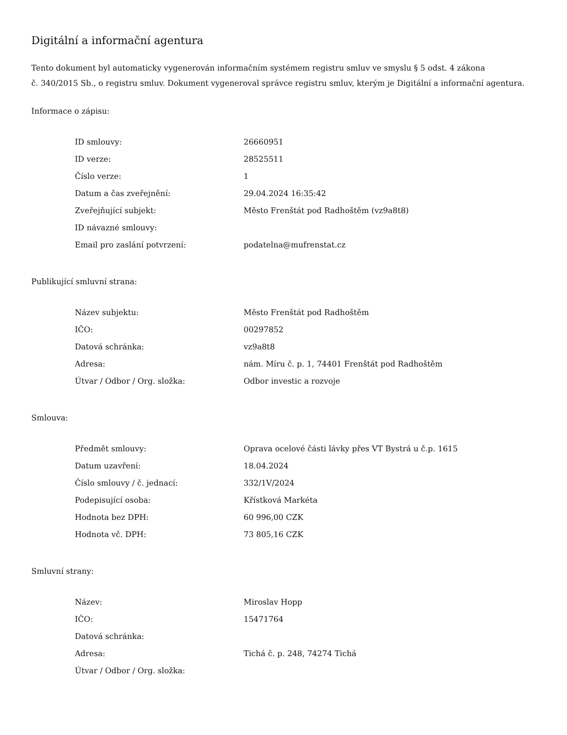Digitální a informační agentura
Tento dokument byl automaticky vygenerován informačním systémem registru smluv ve smyslu § 5 odst. 4 zákona
č. 340/2015 Sb., o registru smluv. Dokument vygeneroval správce registru smluv, kterým je Digitální a informační agentura.
Informace o zápisu:
| ID smlouvy: | 26660951 |
| ID verze: | 28525511 |
| Číslo verze: | 1 |
| Datum a čas zveřejnění: | 29.04.2024 16:35:42 |
| Zveřejňující subjekt: | Město Frenštát pod Radhoštěm (vz9a8t8) |
| ID návazné smlouvy: | |
| Email pro zaslání potvrzení: | podatelna@mufrenstat.cz |
Publikující smluvní strana:
| Název subjektu: | Město Frenštát pod Radhoštěm |
| IČO: | 00297852 |
| Datová schránka: | vz9a8t8 |
| Adresa: | nám. Míru č. p. 1, 74401 Frenštát pod Radhoštěm |
| Útvar / Odbor / Org. složka: | Odbor investic a rozvoje |
Smlouva:
| Předmět smlouvy: | Oprava ocelové části lávky přes VT Bystrá u č.p. 1615 |
| Datum uzavření: | 18.04.2024 |
| Číslo smlouvy / č. jednací: | 332/1V/2024 |
| Podepisující osoba: | Křístková Markéta |
| Hodnota bez DPH: | 60 996,00 CZK |
| Hodnota vč. DPH: | 73 805,16 CZK |
Smluvní strany:
| Název: | Miroslav Hopp |
| IČO: | 15471764 |
| Datová schránka: | |
| Adresa: | Tichá č. p. 248, 74274 Tichá |
| Útvar / Odbor / Org. složka: | |